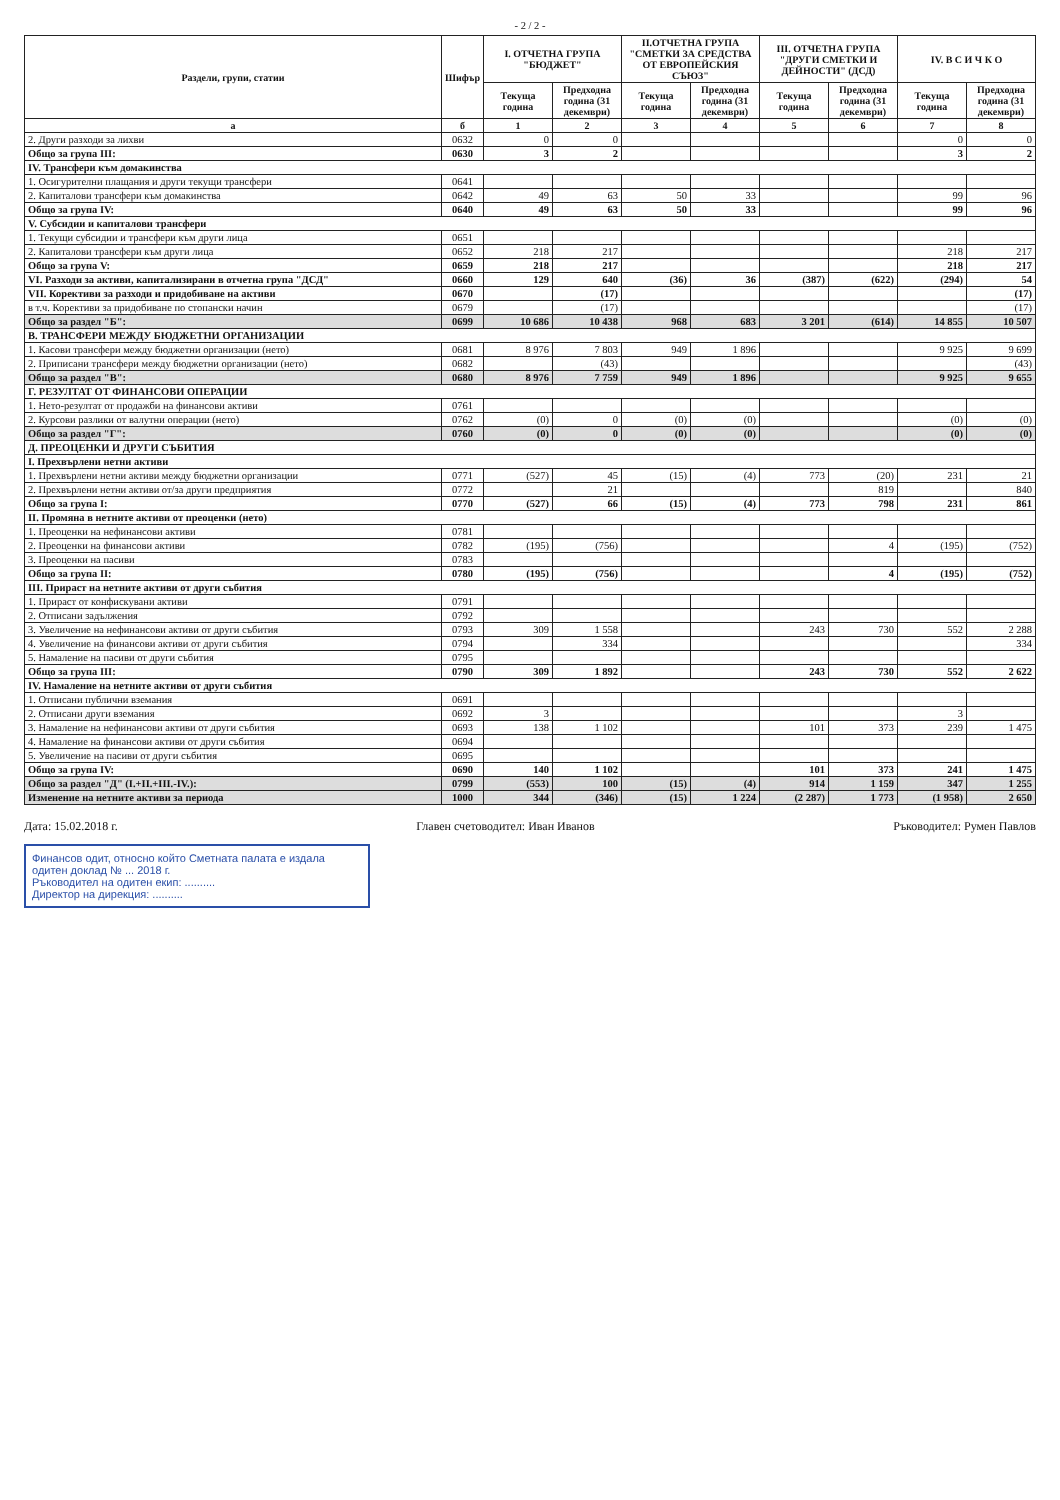- 2 / 2 -
| Раздели, групи, статии | Шифър | I. ОТЧЕТНА ГРУПА "БЮДЖЕТ" | | II.ОТЧЕТНА ГРУПА "СМЕТКИ ЗА СРЕДСТВА ОТ ЕВРОПЕЙСКИЯ СЪЮЗ" | | III. ОТЧЕТНА ГРУПА "ДРУГИ СМЕТКИ И ДЕЙНОСТИ" (ДСД) | | IV. В С И Ч К О | |
| --- | --- | --- | --- | --- | --- | --- | --- | --- | --- |
| | | Текуща година | Предходна година (31 декември) | Текуща година | Предходна година (31 декември) | Текуща година | Предходна година (31 декември) | Текуща година | Предходна година (31 декември) |
| а | б | 1 | 2 | 3 | 4 | 5 | 6 | 7 | 8 |
| 2. Други разходи за лихви | 0632 | 0 | 0 | | | | | 0 | 0 |
| Общо за група III: | 0630 | 3 | 2 | | | | | 3 | 2 |
| IV. Трансфери към домакинства | | | | | | | | | |
| 1. Осигурителни плащания и други текущи трансфери | 0641 | | | | | | | | |
| 2. Капиталови трансфери към домакинства | 0642 | 49 | 63 | 50 | 33 | | | 99 | 96 |
| Общо за група IV: | 0640 | 49 | 63 | 50 | 33 | | | 99 | 96 |
| V. Субсидии и капиталови трансфери | | | | | | | | | |
| 1. Текущи субсидии и трансфери към други лица | 0651 | | | | | | | | |
| 2. Капиталови трансфери към други лица | 0652 | 218 | 217 | | | | | 218 | 217 |
| Общо за група V: | 0659 | 218 | 217 | | | | | 218 | 217 |
| VI. Разходи за активи, капитализирани в отчетна група "ДСД" | 0660 | 129 | 640 | (36) | 36 | (387) | (622) | (294) | 54 |
| VII. Корективи за разходи и придобиване на активи | 0670 | | (17) | | | | | | (17) |
| в т.ч. Корективи за придобиване по стопански начин | 0679 | | (17) | | | | | | (17) |
| Общо за раздел "Б": | 0699 | 10 686 | 10 438 | 968 | 683 | 3 201 | (614) | 14 855 | 10 507 |
| В. ТРАНСФЕРИ МЕЖДУ БЮДЖЕТНИ ОРГАНИЗАЦИИ | | | | | | | | | |
| 1. Касови трансфери между бюджетни организации (нето) | 0681 | 8 976 | 7 803 | 949 | 1 896 | | | 9 925 | 9 699 |
| 2. Приписани трансфери между бюджетни организации (нето) | 0682 | | (43) | | | | | | (43) |
| Общо за раздел "В": | 0680 | 8 976 | 7 759 | 949 | 1 896 | | | 9 925 | 9 655 |
| Г. РЕЗУЛТАТ ОТ ФИНАНСОВИ ОПЕРАЦИИ | | | | | | | | | |
| 1. Нето-резултат от продажби на финансови активи | 0761 | | | | | | | | |
| 2. Курсови разлики от валутни операции (нето) | 0762 | (0) | 0 | (0) | (0) | | | (0) | (0) |
| Общо за раздел "Г": | 0760 | (0) | 0 | (0) | (0) | | | (0) | (0) |
| Д. ПРЕОЦЕНКИ И ДРУГИ СЪБИТИЯ | | | | | | | | | |
| I. Прехвърлени нетни активи | | | | | | | | | |
| 1. Прехвърлени нетни активи между бюджетни организации | 0771 | (527) | 45 | (15) | (4) | 773 | (20) | 231 | 21 |
| 2. Прехвърлени нетни активи от/за други предприятия | 0772 | | 21 | | | | 819 | | 840 |
| Общо за група I: | 0770 | (527) | 66 | (15) | (4) | 773 | 798 | 231 | 861 |
| II. Промяна в нетните активи от преоценки (нето) | | | | | | | | | |
| 1. Преоценки на нефинансови активи | 0781 | | | | | | | | |
| 2. Преоценки на финансови активи | 0782 | (195) | (756) | | | | 4 | (195) | (752) |
| 3. Преоценки на пасиви | 0783 | | | | | | | | |
| Общо за група II: | 0780 | (195) | (756) | | | | 4 | (195) | (752) |
| III. Прираст на нетните активи от други събития | | | | | | | | | |
| 1. Прираст от конфискувани активи | 0791 | | | | | | | | |
| 2. Отписани задължения | 0792 | | | | | | | | |
| 3. Увеличение на нефинансови активи от други събития | 0793 | 309 | 1 558 | | | 243 | 730 | 552 | 2 288 |
| 4. Увеличение на финансови активи от други събития | 0794 | | 334 | | | | | | 334 |
| 5. Намаление на пасиви от други събития | 0795 | | | | | | | | |
| Общо за група III: | 0790 | 309 | 1 892 | | | 243 | 730 | 552 | 2 622 |
| IV. Намаление на нетните активи от други събития | | | | | | | | | |
| 1. Отписани публични вземания | 0691 | | | | | | | | |
| 2. Отписани други вземания | 0692 | 3 | | | | | | 3 | |
| 3. Намаление на нефинансови активи от други събития | 0693 | 138 | 1 102 | | | 101 | 373 | 239 | 1 475 |
| 4. Намаление на финансови активи от други събития | 0694 | | | | | | | | |
| 5. Увеличение на пасиви от други събития | 0695 | | | | | | | | |
| Общо за група IV: | 0690 | 140 | 1 102 | | | 101 | 373 | 241 | 1 475 |
| Общо за раздел "Д" (I.+II.+III.-IV.): | 0799 | (553) | 100 | (15) | (4) | 914 | 1 159 | 347 | 1 255 |
| Изменение на нетните активи за периода | 1000 | 344 | (346) | (15) | 1 224 | (2 287) | 1 773 | (1 958) | 2 650 |
Дата: 15.02.2018 г. Главен счетоводител: Иван Иванов
Ръководител: Румен Павлов
Финансов одит, относно който Сметната палата е издала одитен доклад № ... 2018 г.
Ръководител на одитен екип: ..........
Директор на дирекция: ..........